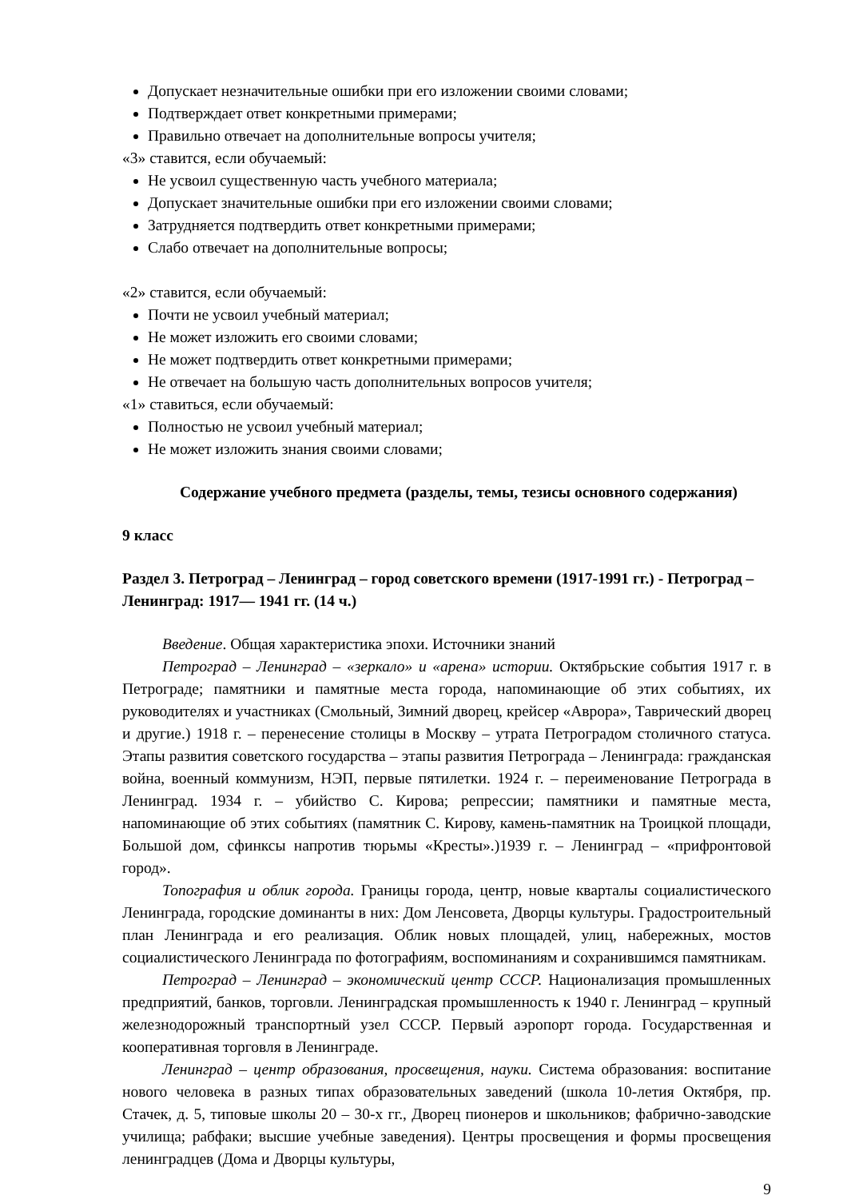Допускает незначительные ошибки при его изложении своими словами;
Подтверждает ответ конкретными примерами;
Правильно отвечает на дополнительные вопросы учителя;
«3» ставится, если обучаемый:
Не усвоил существенную часть учебного материала;
Допускает значительные ошибки при его изложении своими словами;
Затрудняется подтвердить ответ конкретными примерами;
Слабо отвечает на дополнительные вопросы;
«2» ставится, если обучаемый:
Почти не усвоил учебный материал;
Не может изложить его своими словами;
Не может подтвердить ответ конкретными примерами;
Не отвечает на большую часть дополнительных вопросов учителя;
«1» ставиться, если обучаемый:
Полностью не усвоил учебный материал;
Не может изложить знания своими словами;
Содержание учебного предмета (разделы, темы, тезисы основного содержания)
9 класс
Раздел 3. Петроград – Ленинград – город советского времени (1917-1991 гг.) - Петроград – Ленинград: 1917— 1941 гг. (14 ч.)
Введение. Общая характеристика эпохи. Источники знаний
Петроград – Ленинград – «зеркало» и «арена» истории. Октябрьские события 1917 г. в Петрограде; памятники и памятные места города, напоминающие об этих событиях, их руководителях и участниках (Смольный, Зимний дворец, крейсер «Аврора», Таврический дворец и другие.) 1918 г. – перенесение столицы в Москву – утрата Петроградом столичного статуса. Этапы развития советского государства – этапы развития Петрограда – Ленинграда: гражданская война, военный коммунизм, НЭП, первые пятилетки. 1924 г. – переименование Петрограда в Ленинград. 1934 г. – убийство С. Кирова; репрессии; памятники и памятные места, напоминающие об этих событиях (памятник С. Кирову, камень-памятник на Троицкой площади, Большой дом, сфинксы напротив тюрьмы «Кресты».)1939 г. – Ленинград – «прифронтовой город».
Топография и облик города. Границы города, центр, новые кварталы социалистического Ленинграда, городские доминанты в них: Дом Ленсовета, Дворцы культуры. Градостроительный план Ленинграда и его реализация. Облик новых площадей, улиц, набережных, мостов социалистического Ленинграда по фотографиям, воспоминаниям и сохранившимся памятникам.
Петроград – Ленинград – экономический центр СССР. Национализация промышленных предприятий, банков, торговли. Ленинградская промышленность к 1940 г. Ленинград – крупный железнодорожный транспортный узел СССР. Первый аэропорт города. Государственная и кооперативная торговля в Ленинграде.
Ленинград – центр образования, просвещения, науки. Система образования: воспитание нового человека в разных типах образовательных заведений (школа 10-летия Октября, пр. Стачек, д. 5, типовые школы 20 – 30-х гг., Дворец пионеров и школьников; фабрично-заводские училища; рабфаки; высшие учебные заведения). Центры просвещения и формы просвещения ленинградцев (Дома и Дворцы культуры,
9